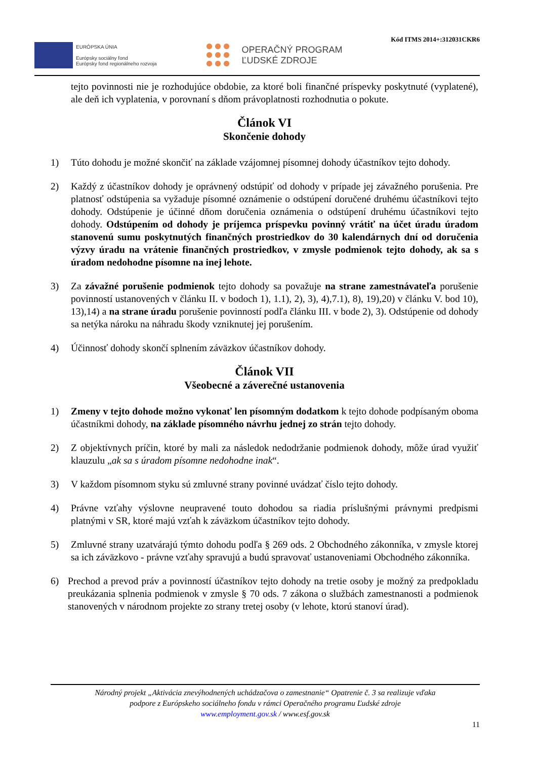EURÓPSKA ÚNIA
Európsky sociálny fond
Európsky fond regionálneho rozvoja
OPERAČNÝ PROGRAM
ĽUDSKÉ ZDROJE
Kód ITMS 2014+:312031CKR6
tejto povinnosti nie je rozhodujúce obdobie, za ktoré boli finančné príspevky poskytnuté (vyplatené), ale deň ich vyplatenia, v porovnaní s dňom právoplatnosti rozhodnutia o pokute.
Článok VI
Skončenie dohody
1) Túto dohodu je možné skončiť na základe vzájomnej písomnej dohody účastníkov tejto dohody.
2) Každý z účastníkov dohody je oprávnený odstúpiť od dohody v prípade jej závažného porušenia. Pre platnosť odstúpenia sa vyžaduje písomné oznámenie o odstúpení doručené druhému účastníkovi tejto dohody. Odstúpenie je účinné dňom doručenia oznámenia o odstúpení druhému účastníkovi tejto dohody. Odstúpením od dohody je príjemca príspevku povinný vrátiť na účet úradu úradom stanovenú sumu poskytnutých finančných prostriedkov do 30 kalendárnych dní od doručenia výzvy úradu na vrátenie finančných prostriedkov, v zmysle podmienok tejto dohody, ak sa s úradom nedohodne písomne na inej lehote.
3) Za závažné porušenie podmienok tejto dohody sa považuje na strane zamestnávateľa porušenie povinností ustanovených v článku II. v bodoch 1), 1.1), 2), 3), 4),7.1), 8), 19),20) v článku V. bod 10), 13),14) a na strane úradu porušenie povinností podľa článku III. v bode 2), 3). Odstúpenie od dohody sa netýka nároku na náhradu škody vzniknutej jej porušením.
4) Účinnosť dohody skončí splnením záväzkov účastníkov dohody.
Článok VII
Všeobecné a záverečné ustanovenia
1) Zmeny v tejto dohode možno vykonať len písomným dodatkom k tejto dohode podpísaným oboma účastníkmi dohody, na základe písomného návrhu jednej zo strán tejto dohody.
2) Z objektívnych príčin, ktoré by mali za následok nedodržanie podmienok dohody, môže úrad využiť klauzulu „ak sa s úradom písomne nedohodne inak“.
3) V každom písomnom styku sú zmluvné strany povinné uvádzať číslo tejto dohody.
4) Právne vzťahy výslovne neupravené touto dohodou sa riadia príslušnými právnymi predpismi platnými v SR, ktoré majú vzťah k záväzkom účastníkov tejto dohody.
5) Zmluvné strany uzatvárajú týmto dohodu podľa § 269 ods. 2 Obchodného zákonníka, v zmysle ktorej sa ich záväzkovo - právne vzťahy spravujú a budú spravovať ustanoveniami Obchodného zákonníka.
6) Prechod a prevod práv a povinností účastníkov tejto dohody na tretie osoby je možný za predpokladu preukázania splnenia podmienok v zmysle § 70 ods. 7 zákona o službách zamestnanosti a podmienok stanovených v národnom projekte zo strany tretej osoby (v lehote, ktorú stanoví úrad).
Národný projekt „Aktivácia znevýhodnených uchádzačova o zamestnanie“ Opatrenie č. 3 sa realizuje vďaka
podpore z Európskeho sociálneho fondu v rámci Operačného programu Ľudské zdroje
www.employment.gov.sk / www.esf.gov.sk
11